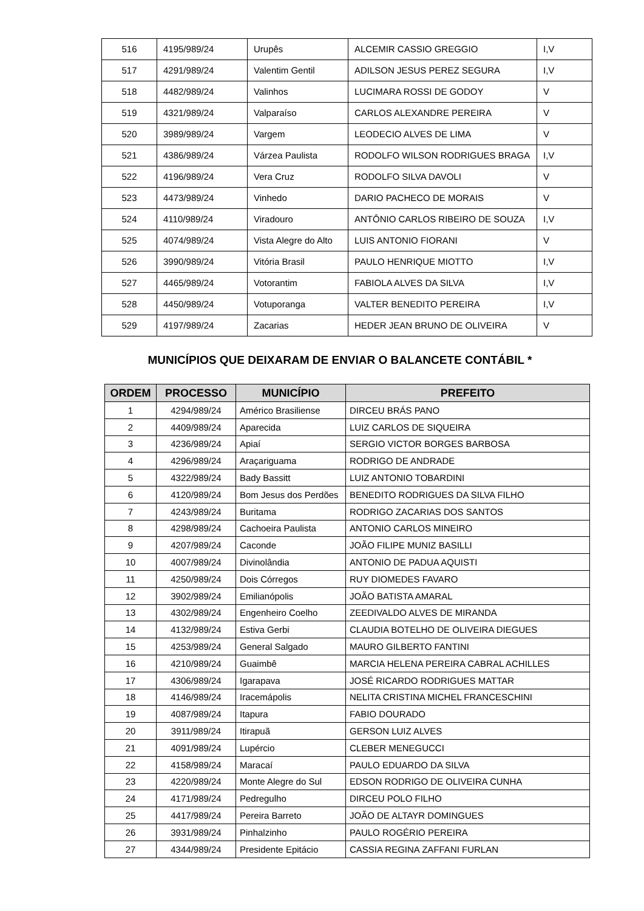| 516 | 4195/989/24 | Urupês | ALCEMIR CASSIO GREGGIO | I,V |
| 517 | 4291/989/24 | Valentim Gentil | ADILSON JESUS PEREZ SEGURA | I,V |
| 518 | 4482/989/24 | Valinhos | LUCIMARA ROSSI DE GODOY | V |
| 519 | 4321/989/24 | Valparaíso | CARLOS ALEXANDRE PEREIRA | V |
| 520 | 3989/989/24 | Vargem | LEODECIO ALVES DE LIMA | V |
| 521 | 4386/989/24 | Várzea Paulista | RODOLFO WILSON RODRIGUES BRAGA | I,V |
| 522 | 4196/989/24 | Vera Cruz | RODOLFO SILVA DAVOLI | V |
| 523 | 4473/989/24 | Vinhedo | DARIO PACHECO DE MORAIS | V |
| 524 | 4110/989/24 | Viradouro | ANTÔNIO CARLOS RIBEIRO DE SOUZA | I,V |
| 525 | 4074/989/24 | Vista Alegre do Alto | LUIS ANTONIO FIORANI | V |
| 526 | 3990/989/24 | Vitória Brasil | PAULO HENRIQUE MIOTTO | I,V |
| 527 | 4465/989/24 | Votorantim | FABIOLA ALVES DA SILVA | I,V |
| 528 | 4450/989/24 | Votuporanga | VALTER BENEDITO PEREIRA | I,V |
| 529 | 4197/989/24 | Zacarias | HEDER JEAN BRUNO DE OLIVEIRA | V |
MUNICÍPIOS QUE DEIXARAM DE ENVIAR O BALANCETE CONTÁBIL *
| ORDEM | PROCESSO | MUNICÍPIO | PREFEITO |
| --- | --- | --- | --- |
| 1 | 4294/989/24 | Américo Brasiliense | DIRCEU BRÁS PANO |
| 2 | 4409/989/24 | Aparecida | LUIZ CARLOS DE SIQUEIRA |
| 3 | 4236/989/24 | Apiaí | SERGIO VICTOR BORGES BARBOSA |
| 4 | 4296/989/24 | Araçariguama | RODRIGO DE ANDRADE |
| 5 | 4322/989/24 | Bady Bassitt | LUIZ ANTONIO TOBARDINI |
| 6 | 4120/989/24 | Bom Jesus dos Perdões | BENEDITO RODRIGUES DA SILVA FILHO |
| 7 | 4243/989/24 | Buritama | RODRIGO ZACARIAS DOS SANTOS |
| 8 | 4298/989/24 | Cachoeira Paulista | ANTONIO CARLOS MINEIRO |
| 9 | 4207/989/24 | Caconde | JOÃO FILIPE MUNIZ BASILLI |
| 10 | 4007/989/24 | Divinolândia | ANTONIO DE PADUA AQUISTI |
| 11 | 4250/989/24 | Dois Córregos | RUY DIOMEDES FAVARO |
| 12 | 3902/989/24 | Emilianópolis | JOÃO BATISTA AMARAL |
| 13 | 4302/989/24 | Engenheiro Coelho | ZEEDIVALDO ALVES DE MIRANDA |
| 14 | 4132/989/24 | Estiva Gerbi | CLAUDIA BOTELHO DE OLIVEIRA DIEGUES |
| 15 | 4253/989/24 | General Salgado | MAURO GILBERTO FANTINI |
| 16 | 4210/989/24 | Guaimbê | MARCIA HELENA PEREIRA CABRAL ACHILLES |
| 17 | 4306/989/24 | Igarapava | JOSÉ RICARDO RODRIGUES MATTAR |
| 18 | 4146/989/24 | Iracemápolis | NELITA CRISTINA MICHEL FRANCESCHINI |
| 19 | 4087/989/24 | Itapura | FABIO DOURADO |
| 20 | 3911/989/24 | Itirapuã | GERSON LUIZ ALVES |
| 21 | 4091/989/24 | Lupércio | CLEBER MENEGUCCI |
| 22 | 4158/989/24 | Maracaí | PAULO EDUARDO DA SILVA |
| 23 | 4220/989/24 | Monte Alegre do Sul | EDSON RODRIGO DE OLIVEIRA CUNHA |
| 24 | 4171/989/24 | Pedregulho | DIRCEU POLO FILHO |
| 25 | 4417/989/24 | Pereira Barreto | JOÃO DE ALTAYR DOMINGUES |
| 26 | 3931/989/24 | Pinhalzinho | PAULO ROGÉRIO PEREIRA |
| 27 | 4344/989/24 | Presidente Epitácio | CASSIA REGINA ZAFFANI FURLAN |